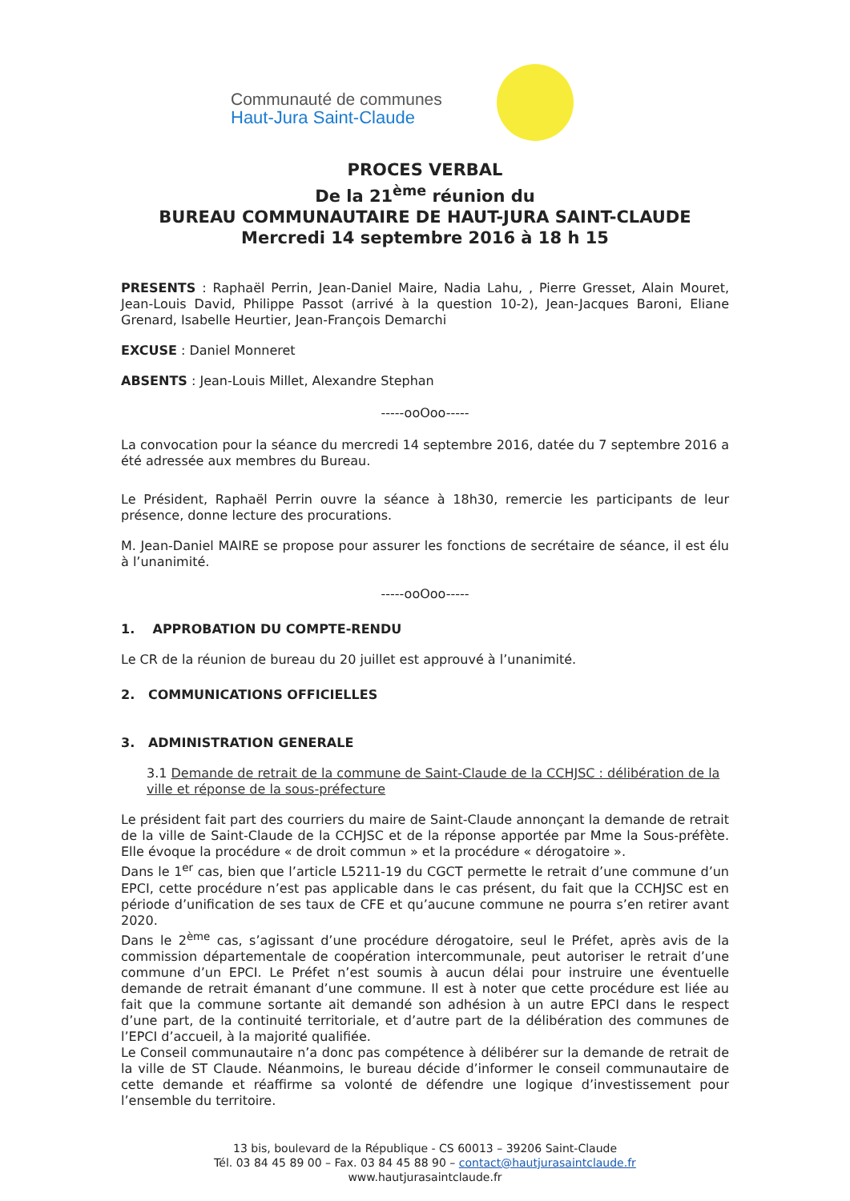Communauté de communes
Haut-Jura Saint-Claude
PROCES VERBAL
De la 21<sup>ème</sup> réunion du
BUREAU COMMUNAUTAIRE DE HAUT-JURA SAINT-CLAUDE
Mercredi 14 septembre 2016 à 18 h 15
PRESENTS : Raphaël Perrin, Jean-Daniel Maire, Nadia Lahu, , Pierre Gresset, Alain Mouret, Jean-Louis David, Philippe Passot (arrivé à la question 10-2), Jean-Jacques Baroni, Eliane Grenard, Isabelle Heurtier, Jean-François Demarchi
EXCUSE : Daniel Monneret
ABSENTS : Jean-Louis Millet, Alexandre Stephan
-----ooOoo-----
La convocation pour la séance du mercredi 14 septembre 2016, datée du 7 septembre 2016 a été adressée aux membres du Bureau.
Le Président, Raphaël Perrin ouvre la séance à 18h30, remercie les participants de leur présence, donne lecture des procurations.
M. Jean-Daniel MAIRE se propose pour assurer les fonctions de secrétaire de séance, il est élu à l’unanimité.
-----ooOoo-----
1. APPROBATION DU COMPTE-RENDU
Le CR de la réunion de bureau du 20 juillet est approuvé à l’unanimité.
2. COMMUNICATIONS OFFICIELLES
3. ADMINISTRATION GENERALE
3.1 Demande de retrait de la commune de Saint-Claude de la CCHJSC : délibération de la ville et réponse de la sous-préfecture
Le président fait part des courriers du maire de Saint-Claude annonçant la demande de retrait de la ville de Saint-Claude de la CCHJSC et de la réponse apportée par Mme la Sous-préfète. Elle évoque la procédure « de droit commun » et la procédure « dérogatoire ».
Dans le 1<sup>er</sup> cas, bien que l’article L5211-19 du CGCT permette le retrait d’une commune d’un EPCI, cette procédure n’est pas applicable dans le cas présent, du fait que la CCHJSC est en période d’unification de ses taux de CFE et qu’aucune commune ne pourra s’en retirer avant 2020.
Dans le 2<sup>ème</sup> cas, s’agissant d’une procédure dérogatoire, seul le Préfet, après avis de la commission départementale de coopération intercommunale, peut autoriser le retrait d’une commune d’un EPCI. Le Préfet n’est soumis à aucun délai pour instruire une éventuelle demande de retrait émanant d’une commune. Il est à noter que cette procédure est liée au fait que la commune sortante ait demandé son adhésion à un autre EPCI dans le respect d’une part, de la continuité territoriale, et d’autre part de la délibération des communes de l’EPCI d’accueil, à la majorité qualifiée.
Le Conseil communautaire n’a donc pas compétence à délibérer sur la demande de retrait de la ville de ST Claude. Néanmoins, le bureau décide d’informer le conseil communautaire de cette demande et réaffirme sa volonté de défendre une logique d’investissement pour l’ensemble du territoire.
13 bis, boulevard de la République - CS 60013 – 39206 Saint-Claude
Tél. 03 84 45 89 00 – Fax. 03 84 45 88 90 – contact@hautjurasaintclaude.fr
www.hautjurasaintclaude.fr